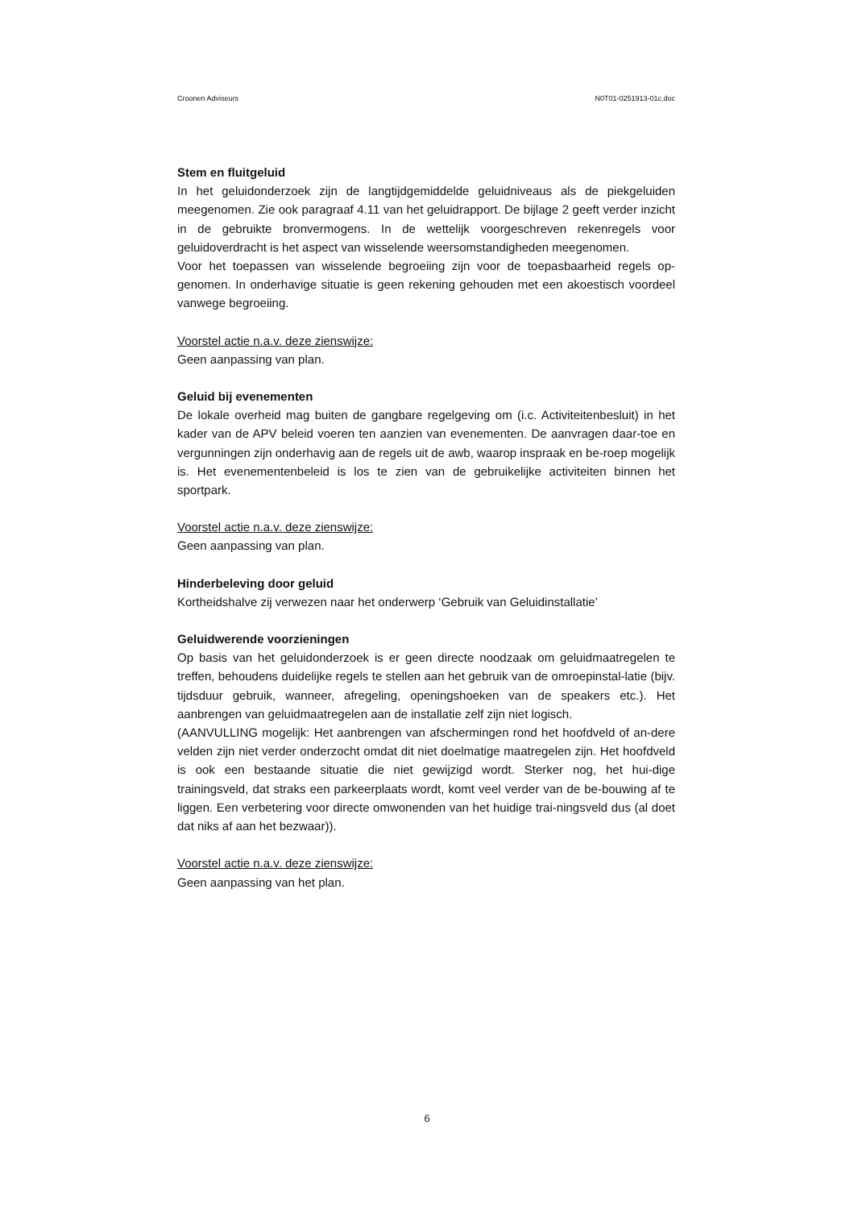Croonen Adviseurs N0T01-0251913-01c.doc
Stem en fluitgeluid
In het geluidonderzoek zijn de langtijdgemiddelde geluidniveaus als de piekgeluiden meegenomen. Zie ook paragraaf 4.11 van het geluidrapport. De bijlage 2 geeft verder inzicht in de gebruikte bronvermogens. In de wettelijk voorgeschreven rekenregels voor geluidoverdracht is het aspect van wisselende weersomstandigheden meegenomen.
Voor het toepassen van wisselende begroeiing zijn voor de toepasbaarheid regels op-genomen. In onderhavige situatie is geen rekening gehouden met een akoestisch voordeel vanwege begroeiing.
Voorstel actie n.a.v. deze zienswijze:
Geen aanpassing van plan.
Geluid bij evenementen
De lokale overheid mag buiten de gangbare regelgeving om (i.c. Activiteitenbesluit) in het kader van de APV beleid voeren ten aanzien van evenementen. De aanvragen daar-toe en vergunningen zijn onderhavig aan de regels uit de awb, waarop inspraak en be-roep mogelijk is. Het evenementenbeleid is los te zien van de gebruikelijke activiteiten binnen het sportpark.
Voorstel actie n.a.v. deze zienswijze:
Geen aanpassing van plan.
Hinderbeleving door geluid
Kortheidshalve zij verwezen naar het onderwerp ‘Gebruik van Geluidinstallatie’
Geluidwerende voorzieningen
Op basis van het geluidonderzoek is er geen directe noodzaak om geluidmaatregelen te treffen, behoudens duidelijke regels te stellen aan het gebruik van de omroepinstal-latie (bijv. tijdsduur gebruik, wanneer, afregeling, openingshoeken van de speakers etc.). Het aanbrengen van geluidmaatregelen aan de installatie zelf zijn niet logisch.
(AANVULLING mogelijk: Het aanbrengen van afschermingen rond het hoofdveld of an-dere velden zijn niet verder onderzocht omdat dit niet doelmatige maatregelen zijn. Het hoofdveld is ook een bestaande situatie die niet gewijzigd wordt. Sterker nog, het hui-dige trainingsveld, dat straks een parkeerplaats wordt, komt veel verder van de be-bouwing af te liggen. Een verbetering voor directe omwonenden van het huidige trai-ningsveld dus (al doet dat niks af aan het bezwaar)).
Voorstel actie n.a.v. deze zienswijze:
Geen aanpassing van het plan.
6